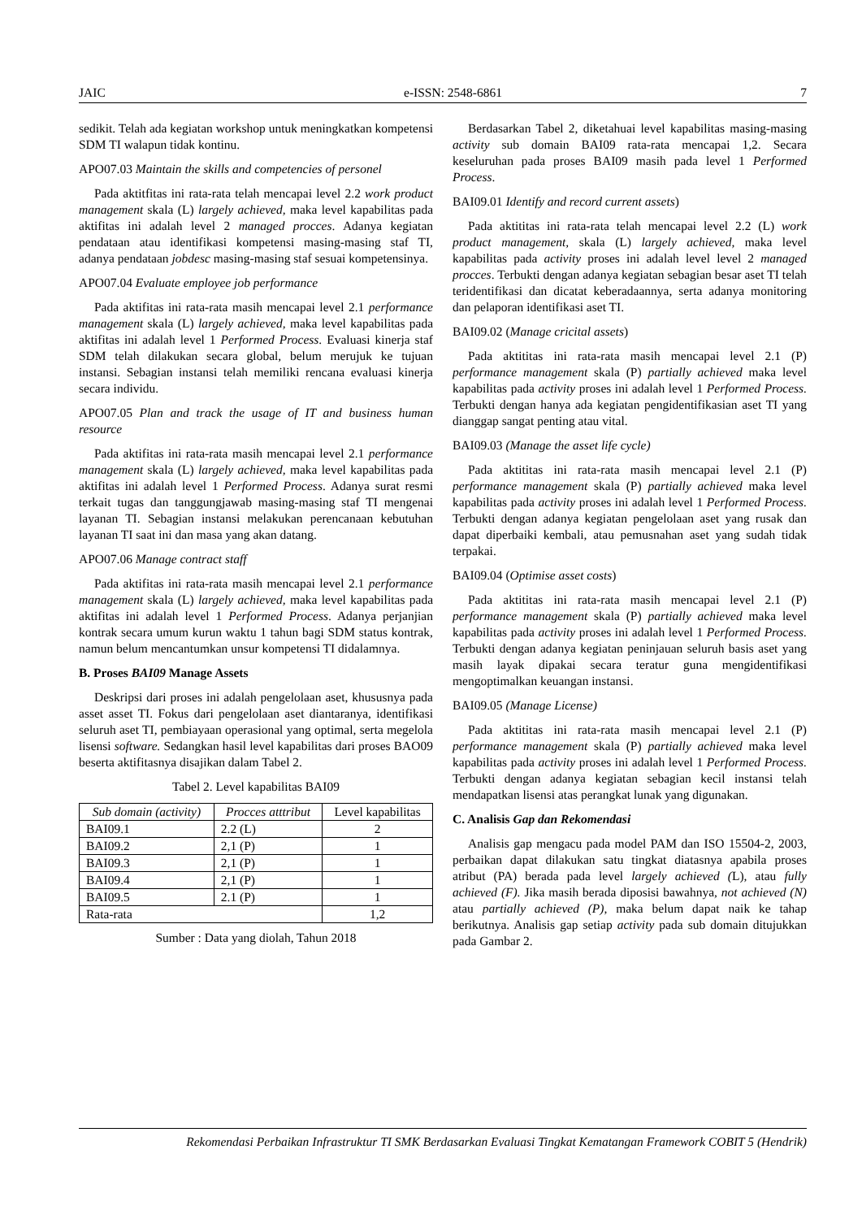JAIC e-ISSN: 2548-6861 7
sedikit. Telah ada kegiatan workshop untuk meningkatkan kompetensi SDM TI walapun tidak kontinu.
APO07.03 Maintain the skills and competencies of personel
Pada aktitfitas ini rata-rata telah mencapai level 2.2 work product management skala (L) largely achieved, maka level kapabilitas pada aktifitas ini adalah level 2 managed procces. Adanya kegiatan pendataan atau identifikasi kompetensi masing-masing staf TI, adanya pendataan jobdesc masing-masing staf sesuai kompetensinya.
APO07.04 Evaluate employee job performance
Pada aktifitas ini rata-rata masih mencapai level 2.1 performance management skala (L) largely achieved, maka level kapabilitas pada aktifitas ini adalah level 1 Performed Process. Evaluasi kinerja staf SDM telah dilakukan secara global, belum merujuk ke tujuan instansi. Sebagian instansi telah memiliki rencana evaluasi kinerja secara individu.
APO07.05 Plan and track the usage of IT and business human resource
Pada aktifitas ini rata-rata masih mencapai level 2.1 performance management skala (L) largely achieved, maka level kapabilitas pada aktifitas ini adalah level 1 Performed Process. Adanya surat resmi terkait tugas dan tanggungjawab masing-masing staf TI mengenai layanan TI. Sebagian instansi melakukan perencanaan kebutuhan layanan TI saat ini dan masa yang akan datang.
APO07.06 Manage contract staff
Pada aktifitas ini rata-rata masih mencapai level 2.1 performance management skala (L) largely achieved, maka level kapabilitas pada aktifitas ini adalah level 1 Performed Process. Adanya perjanjian kontrak secara umum kurun waktu 1 tahun bagi SDM status kontrak, namun belum mencantumkan unsur kompetensi TI didalamnya.
B. Proses BAI09 Manage Assets
Deskripsi dari proses ini adalah pengelolaan aset, khususnya pada asset asset TI. Fokus dari pengelolaan aset diantaranya, identifikasi seluruh aset TI, pembiayaan operasional yang optimal, serta megelola lisensi software. Sedangkan hasil level kapabilitas dari proses BAO09 beserta aktifitasnya disajikan dalam Tabel 2.
Tabel 2. Level kapabilitas BAI09
| Sub domain (activity) | Procces atttribut | Level kapabilitas |
| --- | --- | --- |
| BAI09.1 | 2.2 (L) | 2 |
| BAI09.2 | 2,1 (P) | 1 |
| BAI09.3 | 2,1 (P) | 1 |
| BAI09.4 | 2,1 (P) | 1 |
| BAI09.5 | 2.1 (P) | 1 |
| Rata-rata | | 1,2 |
Sumber : Data yang diolah, Tahun 2018
Berdasarkan Tabel 2, diketahuai level kapabilitas masing-masing activity sub domain BAI09 rata-rata mencapai 1,2. Secara keseluruhan pada proses BAI09 masih pada level 1 Performed Process.
BAI09.01 Identify and record current assets)
Pada aktititas ini rata-rata telah mencapai level 2.2 (L) work product management, skala (L) largely achieved, maka level kapabilitas pada activity proses ini adalah level level 2 managed procces. Terbukti dengan adanya kegiatan sebagian besar aset TI telah teridentifikasi dan dicatat keberadaannya, serta adanya monitoring dan pelaporan identifikasi aset TI.
BAI09.02 (Manage cricital assets)
Pada aktititas ini rata-rata masih mencapai level 2.1 (P) performance management skala (P) partially achieved maka level kapabilitas pada activity proses ini adalah level 1 Performed Process. Terbukti dengan hanya ada kegiatan pengidentifikasian aset TI yang dianggap sangat penting atau vital.
BAI09.03 (Manage the asset life cycle)
Pada aktititas ini rata-rata masih mencapai level 2.1 (P) performance management skala (P) partially achieved maka level kapabilitas pada activity proses ini adalah level 1 Performed Process. Terbukti dengan adanya kegiatan pengelolaan aset yang rusak dan dapat diperbaiki kembali, atau pemusnahan aset yang sudah tidak terpakai.
BAI09.04 (Optimise asset costs)
Pada aktititas ini rata-rata masih mencapai level 2.1 (P) performance management skala (P) partially achieved maka level kapabilitas pada activity proses ini adalah level 1 Performed Process. Terbukti dengan adanya kegiatan peninjauan seluruh basis aset yang masih layak dipakai secara teratur guna mengidentifikasi mengoptimalkan keuangan instansi.
BAI09.05 (Manage License)
Pada aktititas ini rata-rata masih mencapai level 2.1 (P) performance management skala (P) partially achieved maka level kapabilitas pada activity proses ini adalah level 1 Performed Process. Terbukti dengan adanya kegiatan sebagian kecil instansi telah mendapatkan lisensi atas perangkat lunak yang digunakan.
C. Analisis Gap dan Rekomendasi
Analisis gap mengacu pada model PAM dan ISO 15504-2, 2003, perbaikan dapat dilakukan satu tingkat diatasnya apabila proses atribut (PA) berada pada level largely achieved (L), atau fully achieved (F). Jika masih berada diposisi bawahnya, not achieved (N) atau partially achieved (P), maka belum dapat naik ke tahap berikutnya. Analisis gap setiap activity pada sub domain ditujukkan pada Gambar 2.
Rekomendasi Perbaikan Infrastruktur TI SMK Berdasarkan Evaluasi Tingkat Kematangan Framework COBIT 5 (Hendrik)